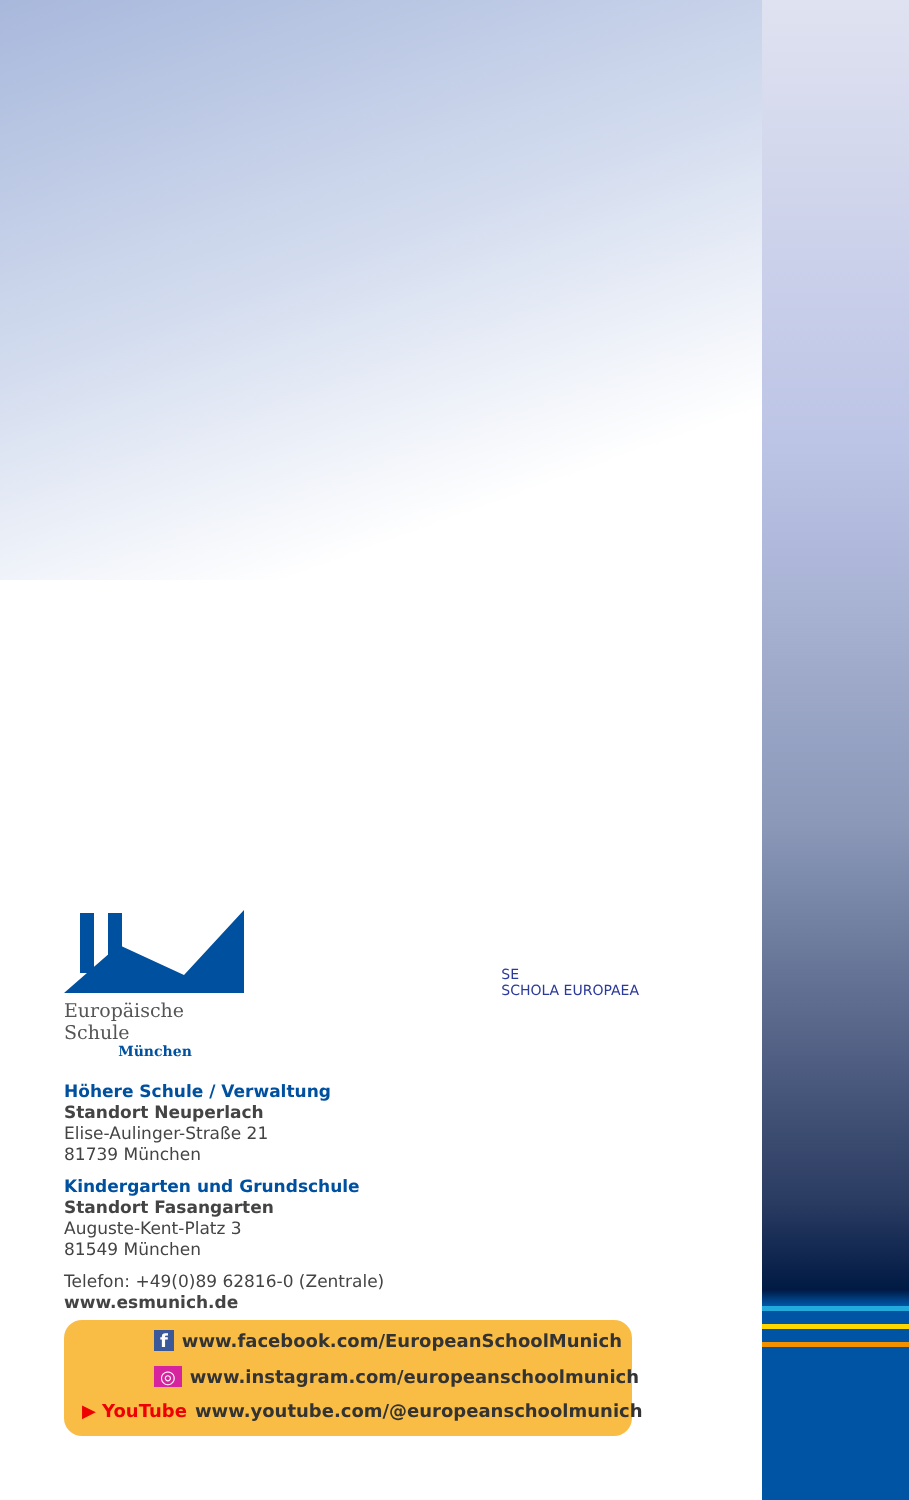Europäische Schule
München
SE
SCHOLA EUROPAEA
Höhere Schule / Verwaltung
Standort Neuperlach
Elise-Aulinger-Straße 21
81739 München
Kindergarten und Grundschule
Standort Fasangarten
Auguste-Kent-Platz 3
81549 München
Telefon: +49(0)89 62816-0 (Zentrale)
www.esmunich.de
f www.facebook.com/EuropeanSchoolMunich
◎ www.instagram.com/europeanschoolmunich
▶ YouTube www.youtube.com/@europeanschoolmunich